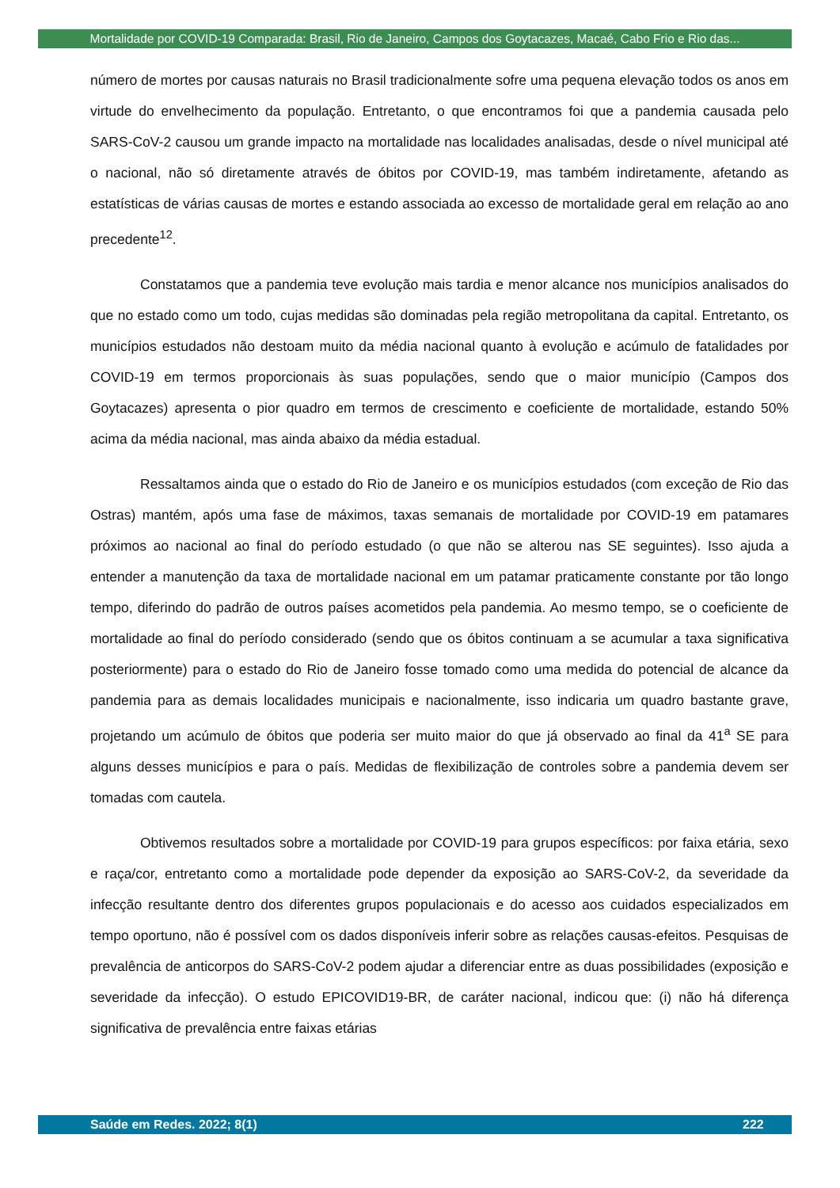Mortalidade por COVID-19 Comparada: Brasil, Rio de Janeiro, Campos dos Goytacazes, Macaé, Cabo Frio e Rio das...
número de mortes por causas naturais no Brasil tradicionalmente sofre uma pequena elevação todos os anos em virtude do envelhecimento da população. Entretanto, o que encontramos foi que a pandemia causada pelo SARS-CoV-2 causou um grande impacto na mortalidade nas localidades analisadas, desde o nível municipal até o nacional, não só diretamente através de óbitos por COVID-19, mas também indiretamente, afetando as estatísticas de várias causas de mortes e estando associada ao excesso de mortalidade geral em relação ao ano precedente<sup>12</sup>.
Constatamos que a pandemia teve evolução mais tardia e menor alcance nos municípios analisados do que no estado como um todo, cujas medidas são dominadas pela região metropolitana da capital. Entretanto, os municípios estudados não destoam muito da média nacional quanto à evolução e acúmulo de fatalidades por COVID-19 em termos proporcionais às suas populações, sendo que o maior município (Campos dos Goytacazes) apresenta o pior quadro em termos de crescimento e coeficiente de mortalidade, estando 50% acima da média nacional, mas ainda abaixo da média estadual.
Ressaltamos ainda que o estado do Rio de Janeiro e os municípios estudados (com exceção de Rio das Ostras) mantém, após uma fase de máximos, taxas semanais de mortalidade por COVID-19 em patamares próximos ao nacional ao final do período estudado (o que não se alterou nas SE seguintes). Isso ajuda a entender a manutenção da taxa de mortalidade nacional em um patamar praticamente constante por tão longo tempo, diferindo do padrão de outros países acometidos pela pandemia. Ao mesmo tempo, se o coeficiente de mortalidade ao final do período considerado (sendo que os óbitos continuam a se acumular a taxa significativa posteriormente) para o estado do Rio de Janeiro fosse tomado como uma medida do potencial de alcance da pandemia para as demais localidades municipais e nacionalmente, isso indicaria um quadro bastante grave, projetando um acúmulo de óbitos que poderia ser muito maior do que já observado ao final da 41<sup>a</sup> SE para alguns desses municípios e para o país. Medidas de flexibilização de controles sobre a pandemia devem ser tomadas com cautela.
Obtivemos resultados sobre a mortalidade por COVID-19 para grupos específicos: por faixa etária, sexo e raça/cor, entretanto como a mortalidade pode depender da exposição ao SARS-CoV-2, da severidade da infecção resultante dentro dos diferentes grupos populacionais e do acesso aos cuidados especializados em tempo oportuno, não é possível com os dados disponíveis inferir sobre as relações causas-efeitos. Pesquisas de prevalência de anticorpos do SARS-CoV-2 podem ajudar a diferenciar entre as duas possibilidades (exposição e severidade da infecção). O estudo EPICOVID19-BR, de caráter nacional, indicou que: (i) não há diferença significativa de prevalência entre faixas etárias
Saúde em Redes. 2022; 8(1) 222